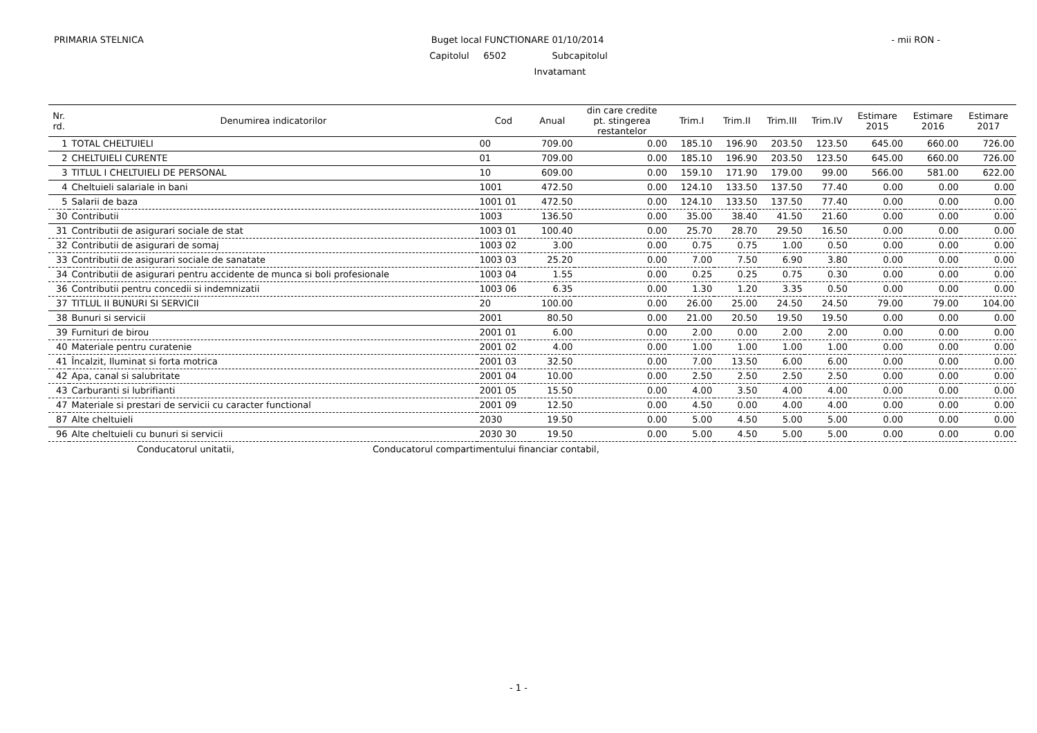PRIMARIA STELNICA Buget local FUNCTIONARE 01/10/2014 - mii RON -
Capitolul 6502 Subcapitolul
Invatamant
| Nr. rd. | Denumirea indicatorilor | Cod | Anual | din care credite pt. stingerea restantelor | Trim.I | Trim.II | Trim.III | Trim.IV | Estimare 2015 | Estimare 2016 | Estimare 2017 |
| --- | --- | --- | --- | --- | --- | --- | --- | --- | --- | --- | --- |
| 1 | TOTAL CHELTUIELI | 00 | 709.00 | 0.00 | 185.10 | 196.90 | 203.50 | 123.50 | 645.00 | 660.00 | 726.00 |
| 2 | CHELTUIELI CURENTE | 01 | 709.00 | 0.00 | 185.10 | 196.90 | 203.50 | 123.50 | 645.00 | 660.00 | 726.00 |
| 3 | TITLUL I CHELTUIELI DE PERSONAL | 10 | 609.00 | 0.00 | 159.10 | 171.90 | 179.00 | 99.00 | 566.00 | 581.00 | 622.00 |
| 4 | Cheltuieli salariale in bani | 1001 | 472.50 | 0.00 | 124.10 | 133.50 | 137.50 | 77.40 | 0.00 | 0.00 | 0.00 |
| 5 | Salarii de baza | 1001 01 | 472.50 | 0.00 | 124.10 | 133.50 | 137.50 | 77.40 | 0.00 | 0.00 | 0.00 |
| 30 | Contributii | 1003 | 136.50 | 0.00 | 35.00 | 38.40 | 41.50 | 21.60 | 0.00 | 0.00 | 0.00 |
| 31 | Contributii de asigurari sociale de stat | 1003 01 | 100.40 | 0.00 | 25.70 | 28.70 | 29.50 | 16.50 | 0.00 | 0.00 | 0.00 |
| 32 | Contributii de asigurari de somaj | 1003 02 | 3.00 | 0.00 | 0.75 | 0.75 | 1.00 | 0.50 | 0.00 | 0.00 | 0.00 |
| 33 | Contributii de asigurari sociale de sanatate | 1003 03 | 25.20 | 0.00 | 7.00 | 7.50 | 6.90 | 3.80 | 0.00 | 0.00 | 0.00 |
| 34 | Contributii de asigurari pentru accidente de munca si boli profesionale | 1003 04 | 1.55 | 0.00 | 0.25 | 0.25 | 0.75 | 0.30 | 0.00 | 0.00 | 0.00 |
| 36 | Contributii pentru concedii si indemnizatii | 1003 06 | 6.35 | 0.00 | 1.30 | 1.20 | 3.35 | 0.50 | 0.00 | 0.00 | 0.00 |
| 37 | TITLUL II BUNURI SI SERVICII | 20 | 100.00 | 0.00 | 26.00 | 25.00 | 24.50 | 24.50 | 79.00 | 79.00 | 104.00 |
| 38 | Bunuri si servicii | 2001 | 80.50 | 0.00 | 21.00 | 20.50 | 19.50 | 19.50 | 0.00 | 0.00 | 0.00 |
| 39 | Furnituri de birou | 2001 01 | 6.00 | 0.00 | 2.00 | 0.00 | 2.00 | 2.00 | 0.00 | 0.00 | 0.00 |
| 40 | Materiale pentru curatenie | 2001 02 | 4.00 | 0.00 | 1.00 | 1.00 | 1.00 | 1.00 | 0.00 | 0.00 | 0.00 |
| 41 | Încalzit, Iluminat si forta motrica | 2001 03 | 32.50 | 0.00 | 7.00 | 13.50 | 6.00 | 6.00 | 0.00 | 0.00 | 0.00 |
| 42 | Apa, canal si salubritate | 2001 04 | 10.00 | 0.00 | 2.50 | 2.50 | 2.50 | 2.50 | 0.00 | 0.00 | 0.00 |
| 43 | Carburanti si lubrifianti | 2001 05 | 15.50 | 0.00 | 4.00 | 3.50 | 4.00 | 4.00 | 0.00 | 0.00 | 0.00 |
| 47 | Materiale si prestari de servicii cu caracter functional | 2001 09 | 12.50 | 0.00 | 4.50 | 0.00 | 4.00 | 4.00 | 0.00 | 0.00 | 0.00 |
| 87 | Alte cheltuieli | 2030 | 19.50 | 0.00 | 5.00 | 4.50 | 5.00 | 5.00 | 0.00 | 0.00 | 0.00 |
| 96 | Alte cheltuieli cu bunuri si servicii | 2030 30 | 19.50 | 0.00 | 5.00 | 4.50 | 5.00 | 5.00 | 0.00 | 0.00 | 0.00 |
Conducatorul unitatii, Conducatorul compartimentului financiar contabil,
- 1 -